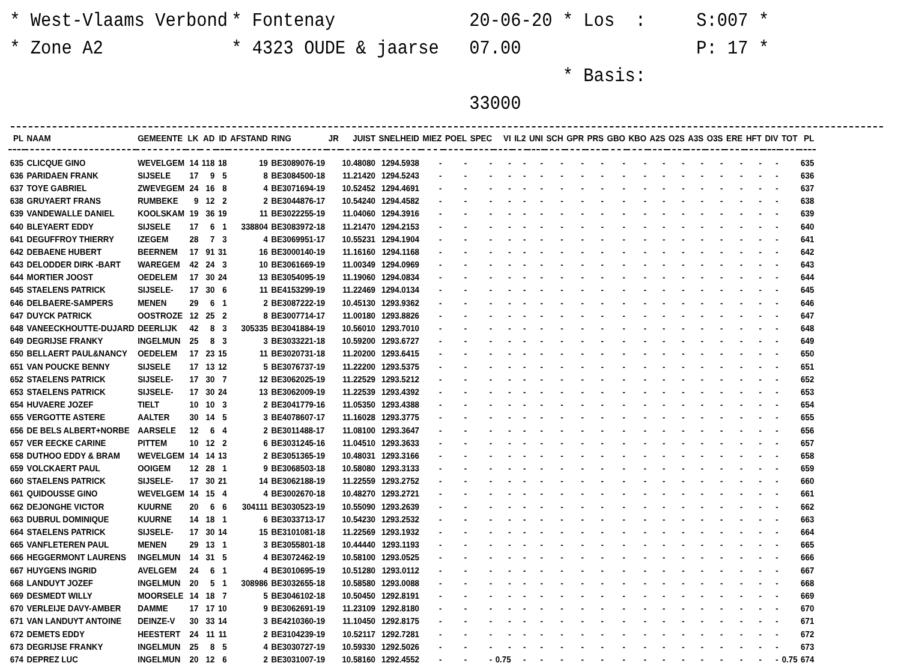* West-Vlaams Verbond
* Zone A2
* Fontenay
* 4323 OUDE & jaarse
20-06-20 * Los : 07.00
* Basis: 33000
S:007 *
P: 17 *
| PL | NAAM | GEMEENTE | LK | AD | ID | AFSTAND | RING | JR | JUIST | SNELHEID | MIEZ | POEL | SPEC | VI | IL2 | UNI | SCH | GPR | PRS | GBO | KBO | A2S | O2S | A3S | O3S | ERE | HFT | DIV | TOT | PL |
| --- | --- | --- | --- | --- | --- | --- | --- | --- | --- | --- | --- | --- | --- | --- | --- | --- | --- | --- | --- | --- | --- | --- | --- | --- | --- | --- | --- | --- | --- | --- |
| 635 | CLICQUE GINO | WEVELGEM | 14 | 118 | 18 | 19 | BE3089076-19 | | 10.48080 | 1294.5938 | - | - | - | - | - | - | - | - | - | - | - | - | - | - | - | - | - | - | | 635 |
| 636 | PARIDAEN FRANK | SIJSELE | 17 | 9 | 5 | 8 | BE3084500-18 | | 11.21420 | 1294.5243 | - | - | - | - | - | - | - | - | - | - | - | - | - | - | - | - | - | - | | 636 |
| 637 | TOYE GABRIEL | ZWEVEGEM | 24 | 16 | 8 | 4 | BE3071694-19 | | 10.52452 | 1294.4691 | - | - | - | - | - | - | - | - | - | - | - | - | - | - | - | - | - | - | | 637 |
| 638 | GRUYAERT FRANS | RUMBEKE | 9 | 12 | 2 | 2 | BE3044876-17 | | 10.54240 | 1294.4582 | - | - | - | - | - | - | - | - | - | - | - | - | - | - | - | - | - | - | | 638 |
| 639 | VANDEWALLE DANIEL | KOOLSKAM | 19 | 36 | 19 | 11 | BE3022255-19 | | 11.04060 | 1294.3916 | - | - | - | - | - | - | - | - | - | - | - | - | - | - | - | - | - | - | | 639 |
| 640 | BLEYAERT EDDY | SIJSELE | 17 | 6 | 1 | 338804 | BE3083972-18 | | 11.21470 | 1294.2153 | - | - | - | - | - | - | - | - | - | - | - | - | - | - | - | - | - | - | | 640 |
| 641 | DEGUFFROY THIERRY | IZEGEM | 28 | 7 | 3 | 4 | BE3069951-17 | | 10.55231 | 1294.1904 | - | - | - | - | - | - | - | - | - | - | - | - | - | - | - | - | - | - | | 641 |
| 642 | DEBAENE HUBERT | BEERNEM | 17 | 91 | 31 | 16 | BE3000140-19 | | 11.16160 | 1294.1168 | - | - | - | - | - | - | - | - | - | - | - | - | - | - | - | - | - | - | | 642 |
| 643 | DELODDER DIRK -BART | WAREGEM | 42 | 24 | 3 | 10 | BE3061669-19 | | 11.00349 | 1294.0969 | - | - | - | - | - | - | - | - | - | - | - | - | - | - | - | - | - | - | | 643 |
| 644 | MORTIER JOOST | OEDELEM | 17 | 30 | 24 | 13 | BE3054095-19 | | 11.19060 | 1294.0834 | - | - | - | - | - | - | - | - | - | - | - | - | - | - | - | - | - | - | | 644 |
| 645 | STAELENS PATRICK | SIJSELE- | 17 | 30 | 6 | 11 | BE4153299-19 | | 11.22469 | 1294.0134 | - | - | - | - | - | - | - | - | - | - | - | - | - | - | - | - | - | - | | 645 |
| 646 | DELBAERE-SAMPERS | MENEN | 29 | 6 | 1 | 2 | BE3087222-19 | | 10.45130 | 1293.9362 | - | - | - | - | - | - | - | - | - | - | - | - | - | - | - | - | - | - | | 646 |
| 647 | DUYCK PATRICK | OOSTROZE | 12 | 25 | 2 | 8 | BE3007714-17 | | 11.00180 | 1293.8826 | - | - | - | - | - | - | - | - | - | - | - | - | - | - | - | - | - | - | | 647 |
| 648 | VANEECKHOUTTE-DUJARD | DEERLIJK | 42 | 8 | 3 | 305335 | BE3041884-19 | | 10.56010 | 1293.7010 | - | - | - | - | - | - | - | - | - | - | - | - | - | - | - | - | - | - | | 648 |
| 649 | DEGRIJSE FRANKY | INGELMUN | 25 | 8 | 3 | 3 | BE3033221-18 | | 10.59200 | 1293.6727 | - | - | - | - | - | - | - | - | - | - | - | - | - | - | - | - | - | - | | 649 |
| 650 | BELLAERT PAUL&NANCY | OEDELEM | 17 | 23 | 15 | 11 | BE3020731-18 | | 11.20200 | 1293.6415 | - | - | - | - | - | - | - | - | - | - | - | - | - | - | - | - | - | - | | 650 |
| 651 | VAN POUCKE BENNY | SIJSELE | 17 | 13 | 12 | 5 | BE3076737-19 | | 11.22200 | 1293.5375 | - | - | - | - | - | - | - | - | - | - | - | - | - | - | - | - | - | - | | 651 |
| 652 | STAELENS PATRICK | SIJSELE- | 17 | 30 | 7 | 12 | BE3062025-19 | | 11.22529 | 1293.5212 | - | - | - | - | - | - | - | - | - | - | - | - | - | - | - | - | - | - | | 652 |
| 653 | STAELENS PATRICK | SIJSELE- | 17 | 30 | 24 | 13 | BE3062009-19 | | 11.22539 | 1293.4392 | - | - | - | - | - | - | - | - | - | - | - | - | - | - | - | - | - | - | | 653 |
| 654 | HUVAERE JOZEF | TIELT | 10 | 10 | 3 | 2 | BE3041779-16 | | 11.05350 | 1293.4388 | - | - | - | - | - | - | - | - | - | - | - | - | - | - | - | - | - | - | | 654 |
| 655 | VERGOTTE ASTERE | AALTER | 30 | 14 | 5 | 3 | BE4078607-17 | | 11.16028 | 1293.3775 | - | - | - | - | - | - | - | - | - | - | - | - | - | - | - | - | - | - | | 655 |
| 656 | DE BELS ALBERT+NORBE | AARSELE | 12 | 6 | 4 | 2 | BE3011488-17 | | 11.08100 | 1293.3647 | - | - | - | - | - | - | - | - | - | - | - | - | - | - | - | - | - | - | | 656 |
| 657 | VER EECKE CARINE | PITTEM | 10 | 12 | 2 | 6 | BE3031245-16 | | 11.04510 | 1293.3633 | - | - | - | - | - | - | - | - | - | - | - | - | - | - | - | - | - | - | | 657 |
| 658 | DUTHOO EDDY & BRAM | WEVELGEM | 14 | 14 | 13 | 2 | BE3051365-19 | | 10.48031 | 1293.3166 | - | - | - | - | - | - | - | - | - | - | - | - | - | - | - | - | - | - | | 658 |
| 659 | VOLCKAERT PAUL | OOIGEM | 12 | 28 | 1 | 9 | BE3068503-18 | | 10.58080 | 1293.3133 | - | - | - | - | - | - | - | - | - | - | - | - | - | - | - | - | - | - | | 659 |
| 660 | STAELENS PATRICK | SIJSELE- | 17 | 30 | 21 | 14 | BE3062188-19 | | 11.22559 | 1293.2752 | - | - | - | - | - | - | - | - | - | - | - | - | - | - | - | - | - | - | | 660 |
| 661 | QUIDOUSSE GINO | WEVELGEM | 14 | 15 | 4 | 4 | BE3002670-18 | | 10.48270 | 1293.2721 | - | - | - | - | - | - | - | - | - | - | - | - | - | - | - | - | - | - | | 661 |
| 662 | DEJONGHE VICTOR | KUURNE | 20 | 6 | 6 | 304111 | BE3030523-19 | | 10.55090 | 1293.2639 | - | - | - | - | - | - | - | - | - | - | - | - | - | - | - | - | - | - | | 662 |
| 663 | DUBRUL DOMINIQUE | KUURNE | 14 | 18 | 1 | 6 | BE3033713-17 | | 10.54230 | 1293.2532 | - | - | - | - | - | - | - | - | - | - | - | - | - | - | - | - | - | - | | 663 |
| 664 | STAELENS PATRICK | SIJSELE- | 17 | 30 | 14 | 15 | BE3101081-18 | | 11.22569 | 1293.1932 | - | - | - | - | - | - | - | - | - | - | - | - | - | - | - | - | - | - | | 664 |
| 665 | VANFLETEREN PAUL | MENEN | 29 | 13 | 1 | 3 | BE3055801-18 | | 10.44440 | 1293.1193 | - | - | - | - | - | - | - | - | - | - | - | - | - | - | - | - | - | - | | 665 |
| 666 | HEGGERMONT LAURENS | INGELMUN | 14 | 31 | 5 | 4 | BE3072462-19 | | 10.58100 | 1293.0525 | - | - | - | - | - | - | - | - | - | - | - | - | - | - | - | - | - | - | | 666 |
| 667 | HUYGENS INGRID | AVELGEM | 24 | 6 | 1 | 4 | BE3010695-19 | | 10.51280 | 1293.0112 | - | - | - | - | - | - | - | - | - | - | - | - | - | - | - | - | - | - | | 667 |
| 668 | LANDUYT JOZEF | INGELMUN | 20 | 5 | 1 | 308986 | BE3032655-18 | | 10.58580 | 1293.0088 | - | - | - | - | - | - | - | - | - | - | - | - | - | - | - | - | - | - | | 668 |
| 669 | DESMEDT WILLY | MOORSELE | 14 | 18 | 7 | 5 | BE3046102-18 | | 10.50450 | 1292.8191 | - | - | - | - | - | - | - | - | - | - | - | - | - | - | - | - | - | - | | 669 |
| 670 | VERLEIJE DAVY-AMBER | DAMME | 17 | 17 | 10 | 9 | BE3062691-19 | | 11.23109 | 1292.8180 | - | - | - | - | - | - | - | - | - | - | - | - | - | - | - | - | - | - | | 670 |
| 671 | VAN LANDUYT ANTOINE | DEINZE-V | 30 | 33 | 14 | 3 | BE4210360-19 | | 11.10450 | 1292.8175 | - | - | - | - | - | - | - | - | - | - | - | - | - | - | - | - | - | - | | 671 |
| 672 | DEMETS EDDY | HEESTERT | 24 | 11 | 11 | 2 | BE3104239-19 | | 10.52117 | 1292.7281 | - | - | - | - | - | - | - | - | - | - | - | - | - | - | - | - | - | - | | 672 |
| 673 | DEGRIJSE FRANKY | INGELMUN | 25 | 8 | 5 | 4 | BE3030727-19 | | 10.59330 | 1292.5026 | - | - | - | - | - | - | - | - | - | - | - | - | - | - | - | - | - | - | | 673 |
| 674 | DEPREZ LUC | INGELMUN | 20 | 12 | 6 | 2 | BE3031007-19 | | 10.58160 | 1292.4552 | - | - | - | 0.75 | - | - | - | - | - | - | - | - | - | - | - | - | - | - | 0.75 | 674 |